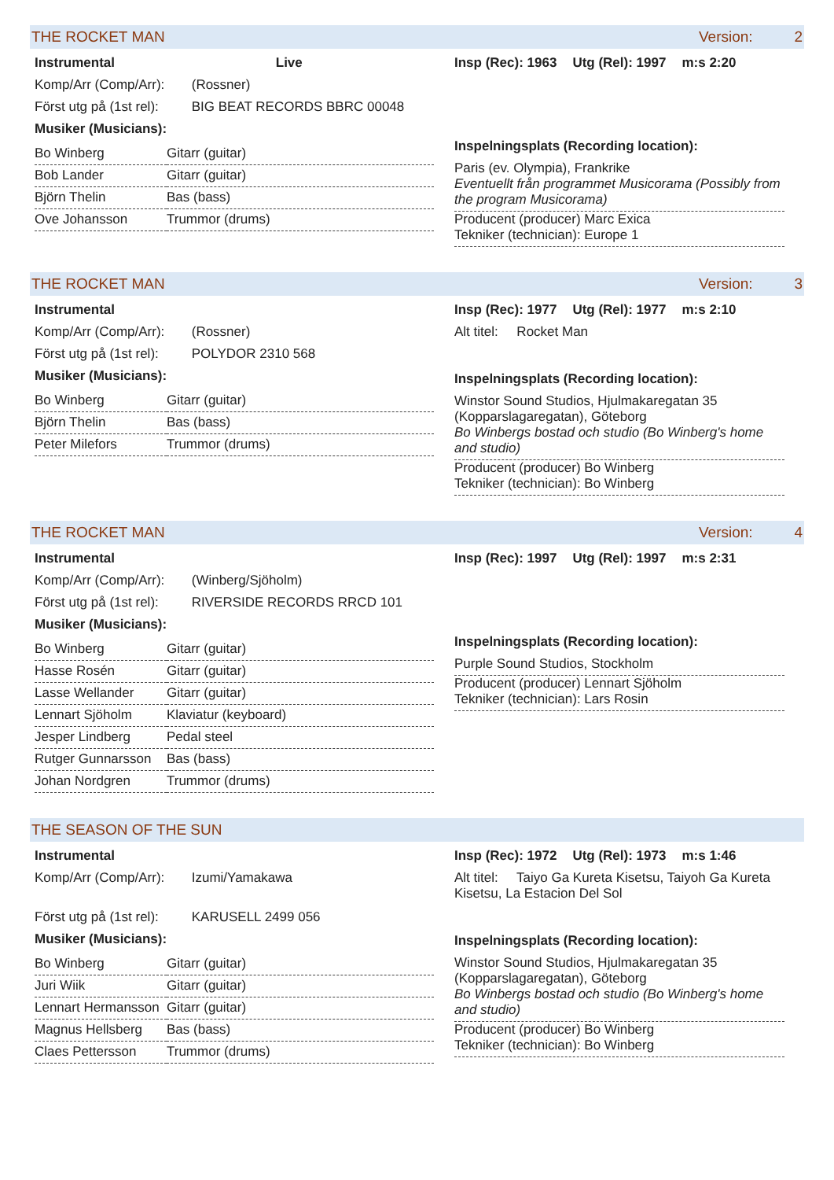THE ROCKET MAN Version: 2
Instrumental Live
Komp/Arr (Comp/Arr): (Rossner)
Först utg på (1st rel): BIG BEAT RECORDS BBRC 00048
Musiker (Musicians):
| Bo Winberg | Gitarr (guitar) |
| Bob Lander | Gitarr (guitar) |
| Björn Thelin | Bas (bass) |
| Ove Johansson | Trummor (drums) |
Insp (Rec): 1963 Utg (Rel): 1997 m:s 2:20
Inspelningsplats (Recording location):
Paris (ev. Olympia), Frankrike
Eventuellt från programmet Musicorama (Possibly from the program Musicorama)
Producent (producer) Marc Exica
Tekniker (technician): Europe 1
THE ROCKET MAN Version: 3
Instrumental
Komp/Arr (Comp/Arr): (Rossner)
Först utg på (1st rel): POLYDOR 2310 568
Musiker (Musicians):
| Bo Winberg | Gitarr (guitar) |
| Björn Thelin | Bas (bass) |
| Peter Milefors | Trummor (drums) |
Insp (Rec): 1977 Utg (Rel): 1977 m:s 2:10
Alt titel: Rocket Man
Inspelningsplats (Recording location):
Winstor Sound Studios, Hjulmakaregatan 35 (Kopparslagaregatan), Göteborg
Bo Winbergs bostad och studio (Bo Winberg's home and studio)
Producent (producer) Bo Winberg
Tekniker (technician): Bo Winberg
THE ROCKET MAN Version: 4
Instrumental
Komp/Arr (Comp/Arr): (Winberg/Sjöholm)
Först utg på (1st rel): RIVERSIDE RECORDS RRCD 101
Musiker (Musicians):
| Bo Winberg | Gitarr (guitar) |
| Hasse Rosén | Gitarr (guitar) |
| Lasse Wellander | Gitarr (guitar) |
| Lennart Sjöholm | Klaviatur (keyboard) |
| Jesper Lindberg | Pedal steel |
| Rutger Gunnarsson | Bas (bass) |
| Johan Nordgren | Trummor (drums) |
Insp (Rec): 1997 Utg (Rel): 1997 m:s 2:31
Inspelningsplats (Recording location):
Purple Sound Studios, Stockholm
Producent (producer) Lennart Sjöholm
Tekniker (technician): Lars Rosin
THE SEASON OF THE SUN
Instrumental
Komp/Arr (Comp/Arr): Izumi/Yamakawa
Först utg på (1st rel): KARUSELL 2499 056
Musiker (Musicians):
| Bo Winberg | Gitarr (guitar) |
| Juri Wiik | Gitarr (guitar) |
| Lennart Hermansson | Gitarr (guitar) |
| Magnus Hellsberg | Bas (bass) |
| Claes Pettersson | Trummor (drums) |
Insp (Rec): 1972 Utg (Rel): 1973 m:s 1:46
Alt titel: Taiyo Ga Kureta Kisetsu, Taiyoh Ga Kureta Kisetsu, La Estacion Del Sol
Inspelningsplats (Recording location):
Winstor Sound Studios, Hjulmakaregatan 35 (Kopparslagaregatan), Göteborg
Bo Winbergs bostad och studio (Bo Winberg's home and studio)
Producent (producer) Bo Winberg
Tekniker (technician): Bo Winberg